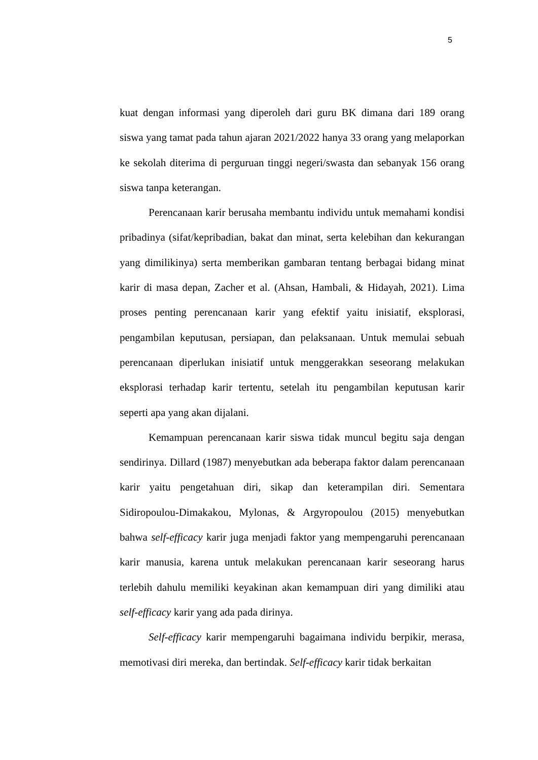5
kuat dengan informasi yang diperoleh dari guru BK dimana dari 189 orang siswa yang tamat pada tahun ajaran 2021/2022 hanya 33 orang yang melaporkan ke sekolah diterima di perguruan tinggi negeri/swasta dan sebanyak 156 orang siswa tanpa keterangan.
Perencanaan karir berusaha membantu individu untuk memahami kondisi pribadinya (sifat/kepribadian, bakat dan minat, serta kelebihan dan kekurangan yang dimilikinya) serta memberikan gambaran tentang berbagai bidang minat karir di masa depan, Zacher et al. (Ahsan, Hambali, & Hidayah, 2021). Lima proses penting perencanaan karir yang efektif yaitu inisiatif, eksplorasi, pengambilan keputusan, persiapan, dan pelaksanaan. Untuk memulai sebuah perencanaan diperlukan inisiatif untuk menggerakkan seseorang melakukan eksplorasi terhadap karir tertentu, setelah itu pengambilan keputusan karir seperti apa yang akan dijalani.
Kemampuan perencanaan karir siswa tidak muncul begitu saja dengan sendirinya. Dillard (1987) menyebutkan ada beberapa faktor dalam perencanaan karir yaitu pengetahuan diri, sikap dan keterampilan diri. Sementara Sidiropoulou-Dimakakou, Mylonas, & Argyropoulou (2015) menyebutkan bahwa self-efficacy karir juga menjadi faktor yang mempengaruhi perencanaan karir manusia, karena untuk melakukan perencanaan karir seseorang harus terlebih dahulu memiliki keyakinan akan kemampuan diri yang dimiliki atau self-efficacy karir yang ada pada dirinya.
Self-efficacy karir mempengaruhi bagaimana individu berpikir, merasa, memotivasi diri mereka, dan bertindak. Self-efficacy karir tidak berkaitan